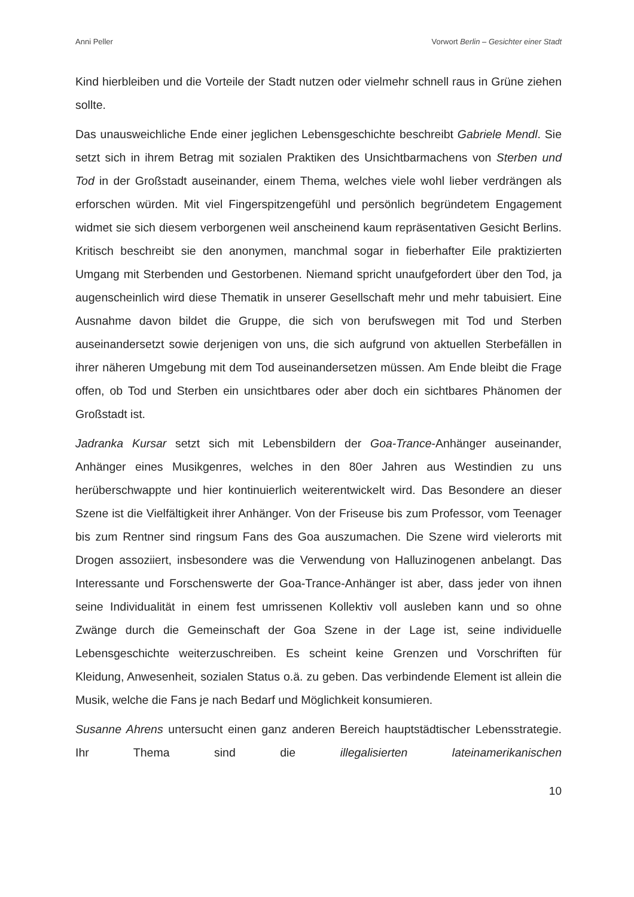Anni Peller Vorwort Berlin – Gesichter einer Stadt
Kind hierbleiben und die Vorteile der Stadt nutzen oder vielmehr schnell raus in Grüne ziehen sollte.
Das unausweichliche Ende einer jeglichen Lebensgeschichte beschreibt Gabriele Mendl. Sie setzt sich in ihrem Betrag mit sozialen Praktiken des Unsichtbarmachens von Sterben und Tod in der Großstadt auseinander, einem Thema, welches viele wohl lieber verdrängen als erforschen würden. Mit viel Fingerspitzengefühl und persönlich begründetem Engagement widmet sie sich diesem verborgenen weil anscheinend kaum repräsentativen Gesicht Berlins. Kritisch beschreibt sie den anonymen, manchmal sogar in fieberhafter Eile praktizierten Umgang mit Sterbenden und Gestorbenen. Niemand spricht unaufgefordert über den Tod, ja augenscheinlich wird diese Thematik in unserer Gesellschaft mehr und mehr tabuisiert. Eine Ausnahme davon bildet die Gruppe, die sich von berufswegen mit Tod und Sterben auseinandersetzt sowie derjenigen von uns, die sich aufgrund von aktuellen Sterbefällen in ihrer näheren Umgebung mit dem Tod auseinandersetzen müssen. Am Ende bleibt die Frage offen, ob Tod und Sterben ein unsichtbares oder aber doch ein sichtbares Phänomen der Großstadt ist.
Jadranka Kursar setzt sich mit Lebensbildern der Goa-Trance-Anhänger auseinander, Anhänger eines Musikgenres, welches in den 80er Jahren aus Westindien zu uns herüberschwappte und hier kontinuierlich weiterentwickelt wird. Das Besondere an dieser Szene ist die Vielfältigkeit ihrer Anhänger. Von der Friseuse bis zum Professor, vom Teenager bis zum Rentner sind ringsum Fans des Goa auszumachen. Die Szene wird vielerorts mit Drogen assoziiert, insbesondere was die Verwendung von Halluzinogenen anbelangt. Das Interessante und Forschenswerte der Goa-Trance-Anhänger ist aber, dass jeder von ihnen seine Individualität in einem fest umrissenen Kollektiv voll ausleben kann und so ohne Zwänge durch die Gemeinschaft der Goa Szene in der Lage ist, seine individuelle Lebensgeschichte weiterzuschreiben. Es scheint keine Grenzen und Vorschriften für Kleidung, Anwesenheit, sozialen Status o.ä. zu geben. Das verbindende Element ist allein die Musik, welche die Fans je nach Bedarf und Möglichkeit konsumieren.
Susanne Ahrens untersucht einen ganz anderen Bereich hauptstädtischer Lebensstrategie. Ihr Thema sind die illegalisierten lateinamerikanischen
10